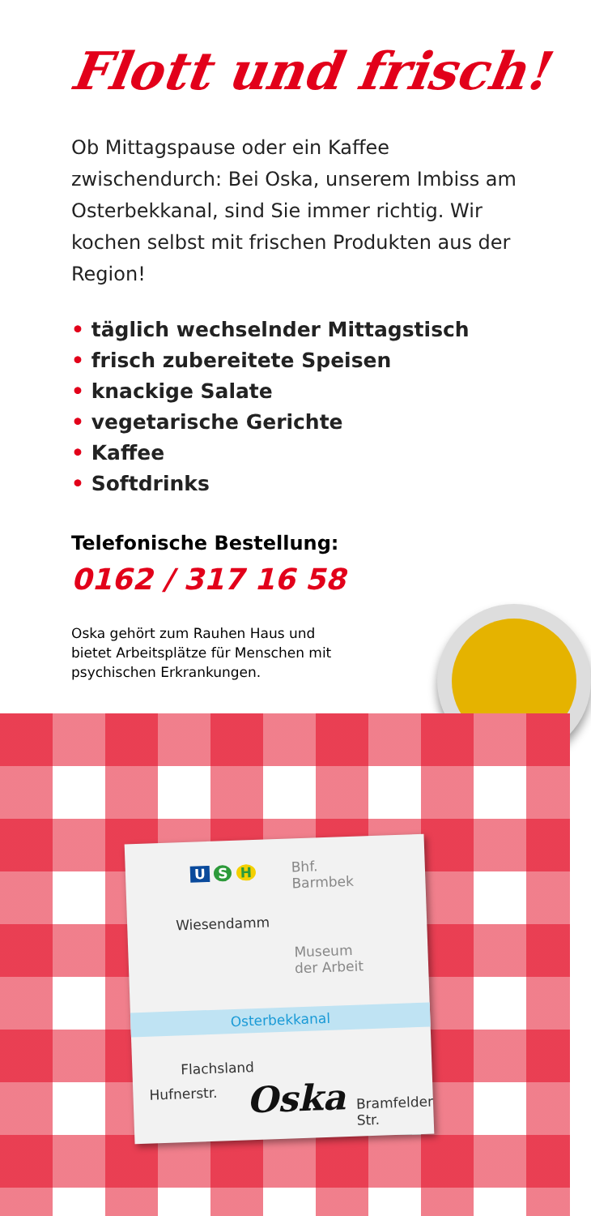Flott und frisch!
Ob Mittagspause oder ein Kaffee zwischendurch: Bei Oska, unserem Imbiss am Osterbekkanal, sind Sie immer richtig. Wir kochen selbst mit frischen Produkten aus der Region!
• täglich wechselnder Mittagstisch
• frisch zubereitete Speisen
• knackige Salate
• vegetarische Gerichte
• Kaffee
• Softdrinks
Telefonische Bestellung:
0162 / 317 16 58
Oska gehört zum Rauhen Haus und bietet Arbeitsplätze für Menschen mit psychischen Erkrankungen.
U S H
Bhf.
Barmbek
Wiesendamm
Museum
der Arbeit
Osterbekkanal
Flachsland
Oska
Hufnerstr.
Bramfelder Str.